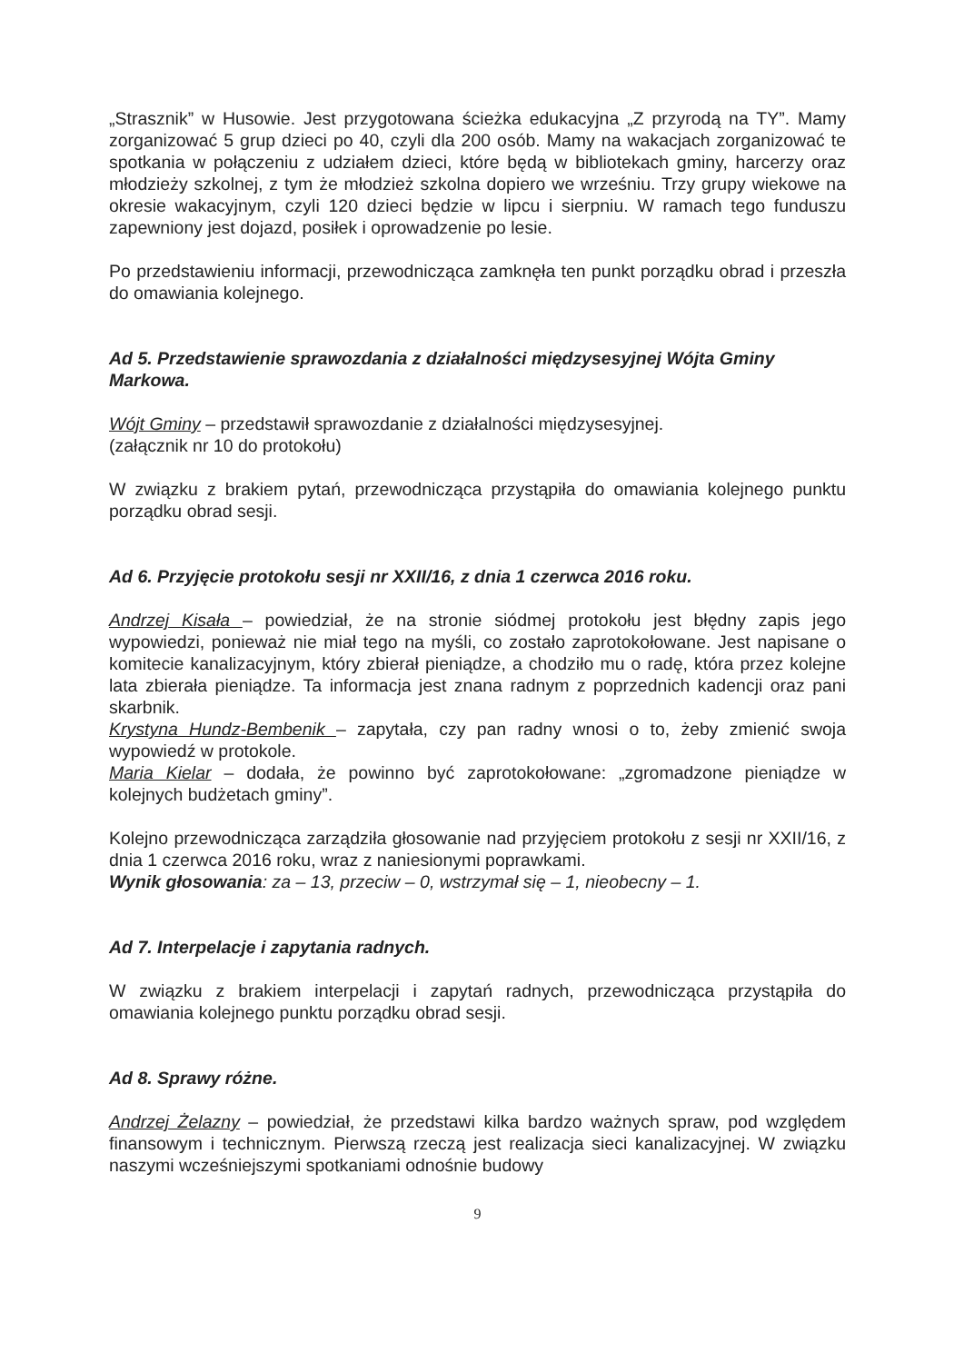„Strasznik” w Husowie. Jest przygotowana ścieżka edukacyjna „Z przyrodą na TY”. Mamy zorganizować 5 grup dzieci po 40, czyli dla 200 osób. Mamy na wakacjach zorganizować te spotkania w połączeniu z udziałem dzieci, które będą w bibliotekach gminy, harcerzy oraz młodzieży szkolnej, z tym że młodzież szkolna dopiero we wrześniu. Trzy grupy wiekowe na okresie wakacyjnym, czyli 120 dzieci będzie w lipcu i sierpniu. W ramach tego funduszu zapewniony jest dojazd, posiłek i oprowadzenie po lesie.
Po przedstawieniu informacji, przewodnicząca zamknęła ten punkt porządku obrad i przeszła do omawiania kolejnego.
Ad 5. Przedstawienie sprawozdania z działalności międzysesyjnej Wójta Gminy Markowa.
Wójt Gminy – przedstawił sprawozdanie z działalności międzysesyjnej.
(załącznik nr 10 do protokołu)
W związku z brakiem pytań, przewodnicząca przystąpiła do omawiania kolejnego punktu porządku obrad sesji.
Ad 6. Przyjęcie protokołu sesji nr XXII/16, z dnia 1 czerwca 2016 roku.
Andrzej Kisała – powiedział, że na stronie siódmej protokołu jest błędny zapis jego wypowiedzi, ponieważ nie miał tego na myśli, co zostało zaprotokołowane. Jest napisane o komitecie kanalizacyjnym, który zbierał pieniądze, a chodziło mu o radę, która przez kolejne lata zbierała pieniądze. Ta informacja jest znana radnym z poprzednich kadencji oraz pani skarbnik.
Krystyna Hundz-Bembenik – zapytała, czy pan radny wnosi o to, żeby zmienić swoja wypowiedź w protokole.
Maria Kielar – dodała, że powinno być zaprotokołowane: „zgromadzone pieniądze w kolejnych budżetach gminy”.
Kolejno przewodnicząca zarządziła głosowanie nad przyjęciem protokołu z sesji nr XXII/16, z dnia 1 czerwca 2016 roku, wraz z naniesionymi poprawkami.
Wynik głosowania: za – 13, przeciw – 0, wstrzymał się – 1, nieobecny – 1.
Ad 7. Interpelacje i zapytania radnych.
W związku z brakiem interpelacji i zapytań radnych, przewodnicząca przystąpiła do omawiania kolejnego punktu porządku obrad sesji.
Ad 8. Sprawy różne.
Andrzej Żelazny – powiedział, że przedstawi kilka bardzo ważnych spraw, pod względem finansowym i technicznym. Pierwszą rzeczą jest realizacja sieci kanalizacyjnej. W związku naszymi wcześniejszymi spotkaniami odnośnie budowy
9